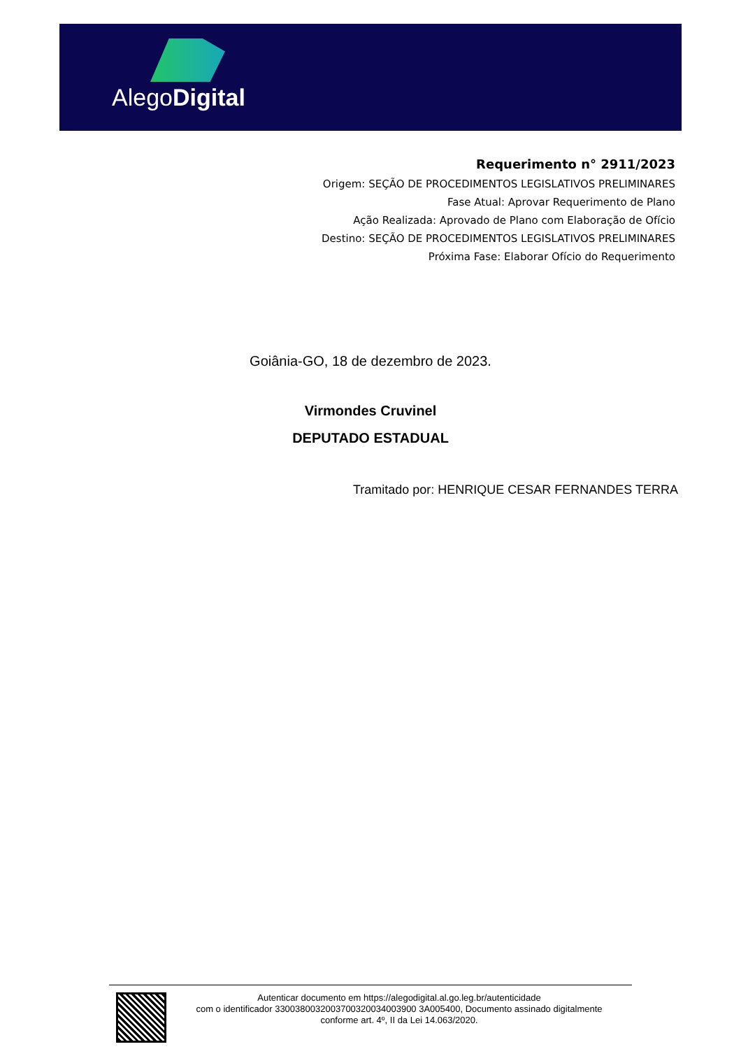AlegoDigital
Requerimento n° 2911/2023
Origem: SEÇÃO DE PROCEDIMENTOS LEGISLATIVOS PRELIMINARES
Fase Atual: Aprovar Requerimento de Plano
Ação Realizada: Aprovado de Plano com Elaboração de Ofício
Destino: SEÇÃO DE PROCEDIMENTOS LEGISLATIVOS PRELIMINARES
Próxima Fase: Elaborar Ofício do Requerimento
Goiânia-GO, 18 de dezembro de 2023.
Virmondes Cruvinel
DEPUTADO ESTADUAL
Tramitado por: HENRIQUE CESAR FERNANDES TERRA
Autenticar documento em https://alegodigital.al.go.leg.br/autenticidade
com o identificador 3300380032003700320034003900 3A005400, Documento assinado digitalmente
conforme art. 4º, II da Lei 14.063/2020.